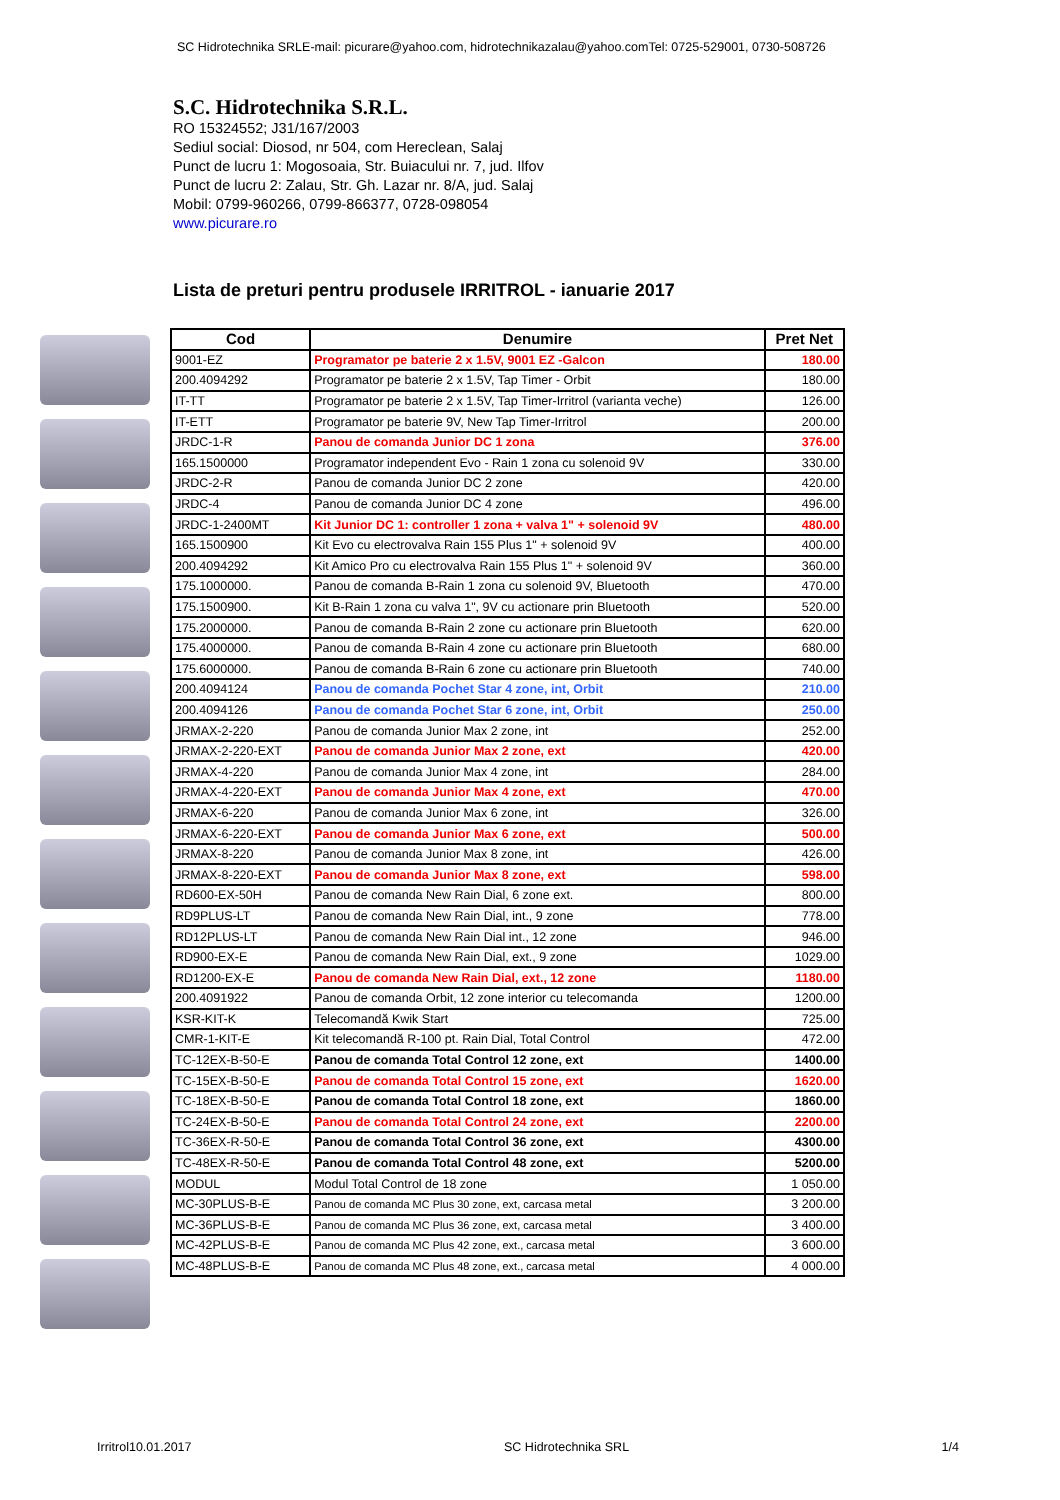SC Hidrotechnika SRLE-mail: picurare@yahoo.com, hidrotechnikazalau@yahoo.comTel: 0725-529001, 0730-508726
S.C. Hidrotechnika S.R.L.
RO 15324552; J31/167/2003
Sediul social: Diosod, nr 504, com Hereclean, Salaj
Punct de lucru 1: Mogosoaia, Str. Buiacului nr. 7, jud. Ilfov
Punct de lucru 2: Zalau, Str. Gh. Lazar nr. 8/A, jud. Salaj
Mobil: 0799-960266, 0799-866377, 0728-098054
www.picurare.ro
Lista de preturi pentru produsele IRRITROL - ianuarie 2017
| Cod | Denumire | Pret Net |
| --- | --- | --- |
| 9001-EZ | Programator pe baterie 2 x 1.5V, 9001 EZ -Galcon | 180.00 |
| 200.4094292 | Programator pe baterie 2 x 1.5V, Tap Timer - Orbit | 180.00 |
| IT-TT | Programator pe baterie 2 x 1.5V, Tap Timer-Irritrol (varianta veche) | 126.00 |
| IT-ETT | Programator pe baterie 9V, New Tap Timer-Irritrol | 200.00 |
| JRDC-1-R | Panou de comanda Junior DC 1 zona | 376.00 |
| 165.1500000 | Programator independent Evo - Rain 1 zona cu solenoid 9V | 330.00 |
| JRDC-2-R | Panou de comanda Junior DC 2 zone | 420.00 |
| JRDC-4 | Panou de comanda Junior DC 4 zone | 496.00 |
| JRDC-1-2400MT | Kit Junior DC 1: controller 1 zona + valva 1" + solenoid 9V | 480.00 |
| 165.1500900 | Kit Evo cu electrovalva Rain 155 Plus 1" + solenoid 9V | 400.00 |
| 200.4094292 | Kit Amico Pro cu electrovalva Rain 155 Plus 1" + solenoid 9V | 360.00 |
| 175.1000000. | Panou de comanda B-Rain 1 zona cu solenoid 9V, Bluetooth | 470.00 |
| 175.1500900. | Kit B-Rain 1 zona cu valva 1", 9V cu actionare prin Bluetooth | 520.00 |
| 175.2000000. | Panou de comanda B-Rain 2 zone cu actionare prin Bluetooth | 620.00 |
| 175.4000000. | Panou de comanda B-Rain 4 zone cu actionare prin Bluetooth | 680.00 |
| 175.6000000. | Panou de comanda B-Rain 6 zone cu actionare prin Bluetooth | 740.00 |
| 200.4094124 | Panou de comanda Pochet Star 4 zone, int, Orbit | 210.00 |
| 200.4094126 | Panou de comanda Pochet Star 6 zone, int, Orbit | 250.00 |
| JRMAX-2-220 | Panou de comanda Junior Max 2 zone, int | 252.00 |
| JRMAX-2-220-EXT | Panou de comanda Junior Max 2 zone, ext | 420.00 |
| JRMAX-4-220 | Panou de comanda Junior Max 4 zone, int | 284.00 |
| JRMAX-4-220-EXT | Panou de comanda Junior Max 4 zone, ext | 470.00 |
| JRMAX-6-220 | Panou de comanda Junior Max 6 zone, int | 326.00 |
| JRMAX-6-220-EXT | Panou de comanda Junior Max 6 zone, ext | 500.00 |
| JRMAX-8-220 | Panou de comanda Junior Max 8 zone, int | 426.00 |
| JRMAX-8-220-EXT | Panou de comanda Junior Max 8 zone, ext | 598.00 |
| RD600-EX-50H | Panou de comanda New Rain Dial, 6 zone ext. | 800.00 |
| RD9PLUS-LT | Panou de comanda New Rain Dial, int., 9 zone | 778.00 |
| RD12PLUS-LT | Panou de comanda New Rain Dial int., 12 zone | 946.00 |
| RD900-EX-E | Panou de comanda New Rain Dial, ext., 9 zone | 1029.00 |
| RD1200-EX-E | Panou de comanda New Rain Dial, ext., 12 zone | 1180.00 |
| 200.4091922 | Panou de comanda Orbit, 12 zone interior cu telecomanda | 1200.00 |
| KSR-KIT-K | Telecomandă Kwik Start | 725.00 |
| CMR-1-KIT-E | Kit telecomandă R-100 pt. Rain Dial, Total Control | 472.00 |
| TC-12EX-B-50-E | Panou de comanda Total Control 12 zone, ext | 1400.00 |
| TC-15EX-B-50-E | Panou de comanda Total Control 15 zone, ext | 1620.00 |
| TC-18EX-B-50-E | Panou de comanda Total Control 18 zone, ext | 1860.00 |
| TC-24EX-B-50-E | Panou de comanda Total Control 24 zone, ext | 2200.00 |
| TC-36EX-R-50-E | Panou de comanda Total Control 36 zone, ext | 4300.00 |
| TC-48EX-R-50-E | Panou de comanda Total Control 48 zone, ext | 5200.00 |
| MODUL | Modul Total Control de 18 zone | 1 050.00 |
| MC-30PLUS-B-E | Panou de comanda MC Plus 30 zone, ext, carcasa metal | 3 200.00 |
| MC-36PLUS-B-E | Panou de comanda MC Plus 36 zone, ext, carcasa metal | 3 400.00 |
| MC-42PLUS-B-E | Panou de comanda MC Plus 42 zone, ext., carcasa metal | 3 600.00 |
| MC-48PLUS-B-E | Panou de comanda MC Plus 48 zone, ext., carcasa metal | 4 000.00 |
Irritrol10.01.2017 SC Hidrotechnika SRL 1/4